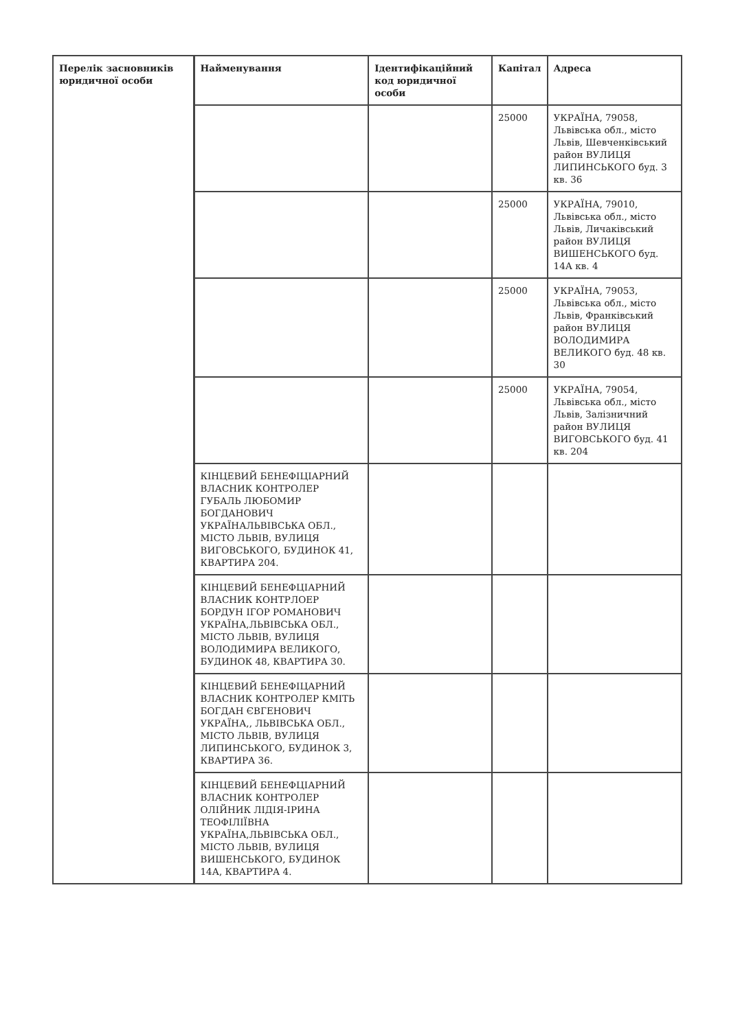| Перелік засновників юридичної особи | Найменування | Ідентифікаційний код юридичної особи | Капітал | Адреса |
| --- | --- | --- | --- | --- |
| | | | 25000 | УКРАЇНА, 79058, Львівська обл., місто Львів, Шевченківський район ВУЛИЦЯ ЛИПИНСЬКОГО буд. 3 кв. 36 |
| | | | 25000 | УКРАЇНА, 79010, Львівська обл., місто Львів, Личаківський район ВУЛИЦЯ ВИШЕНСЬКОГО буд. 14А кв. 4 |
| | | | 25000 | УКРАЇНА, 79053, Львівська обл., місто Львів, Франківський район ВУЛИЦЯ ВОЛОДИМИРА ВЕЛИКОГО буд. 48 кв. 30 |
| | | | 25000 | УКРАЇНА, 79054, Львівська обл., місто Львів, Залізничний район ВУЛИЦЯ ВИГОВСЬКОГО буд. 41 кв. 204 |
| | КІНЦЕВИЙ БЕНЕФІЦІАРНИЙ ВЛАСНИК КОНТРОЛЕР ГУБАЛЬ ЛЮБОМИР БОГДАНОВИЧ УКРАЇНАЛЬВІВСЬКА ОБЛ., МІСТО ЛЬВІВ, ВУЛИЦЯ ВИГОВСЬКОГО, БУДИНОК 41, КВАРТИРА 204. | | | |
| | КІНЦЕВИЙ БЕНЕФЦІАРНИЙ ВЛАСНИК КОНТРЛОЕР БОРДУН ІГОР РОМАНОВИЧ УКРАЇНА,ЛЬВІВСЬКА ОБЛ., МІСТО ЛЬВІВ, ВУЛИЦЯ ВОЛОДИМИРА ВЕЛИКОГО, БУДИНОК 48, КВАРТИРА 30. | | | |
| | КІНЦЕВИЙ БЕНЕФІЦАРНИЙ ВЛАСНИК КОНТРОЛЕР КМІТЬ БОГДАН ЄВГЕНОВИЧ УКРАЇНА,, ЛЬВІВСЬКА ОБЛ., МІСТО ЛЬВІВ, ВУЛИЦЯ ЛИПИНСЬКОГО, БУДИНОК 3, КВАРТИРА 36. | | | |
| | КІНЦЕВИЙ БЕНЕФЦІАРНИЙ ВЛАСНИК КОНТРОЛЕР ОЛІЙНИК ЛІДІЯ-ІРИНА ТЕОФІЛІЇВНА УКРАЇНА,ЛЬВІВСЬКА ОБЛ., МІСТО ЛЬВІВ, ВУЛИЦЯ ВИШЕНСЬКОГО, БУДИНОК 14А, КВАРТИРА 4. | | | |